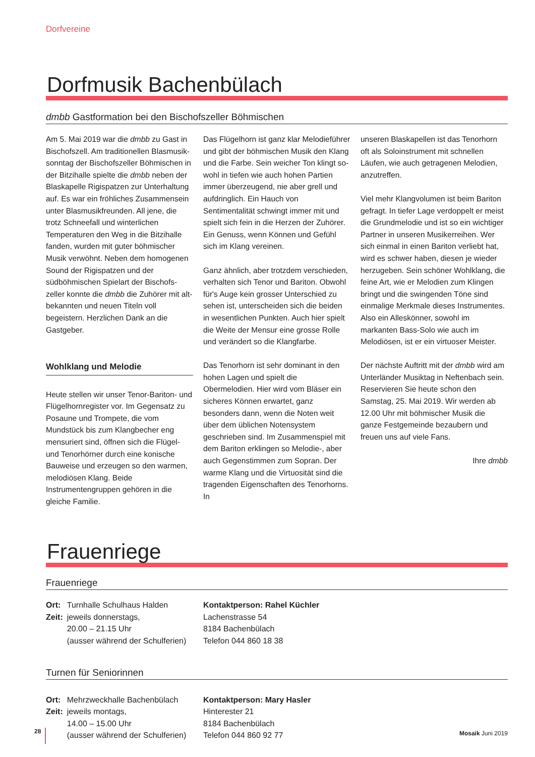Dorfvereine
Dorfmusik Bachenbülach
dmbb Gastformation bei den Bischofszeller Böhmischen
Am 5. Mai 2019 war die dmbb zu Gast in Bischofszell. Am traditionellen Blasmusik­sonntag der Bischofszeller Böhmischen in der Bitzihalle spielte die dmbb neben der Blaskapelle Rigispatzen zur Unterhaltung auf. Es war ein fröhliches Zusammensein unter Blasmusikfreunden. All jene, die trotz Schneefall und winterlichen Temperaturen den Weg in die Bitzihalle fanden, wurden mit guter böhmischer Musik verwöhnt. Neben dem homogenen Sound der Rigispatzen und der südböhmischen Spielart der Bischofs­zeller konnte die dmbb die Zuhörer mit alt­bekannten und neuen Titeln voll begeistern. Herzlichen Dank an die Gastgeber.
Wohlklang und Melodie
Heute stellen wir unser Tenor-Bariton- und Flügelhornregister vor. Im Gegensatz zu Posaune und Trompete, die vom Mundstück bis zum Klangbecher eng mensuriert sind, öffnen sich die Flügel- und Tenorhörner durch eine konische Bauweise und erzeugen so den warmen, melodiösen Klang. Beide Instrumentengruppen gehören in die gleiche Familie.
Das Flügelhorn ist ganz klar Melodieführer und gibt der böhmischen Musik den Klang und die Farbe. Sein weicher Ton klingt so­wohl in tiefen wie auch hohen Partien immer überzeugend, nie aber grell und aufdringlich. Ein Hauch von Sentimentalität schwingt immer mit und spielt sich fein in die Herzen der Zuhörer. Ein Genuss, wenn Können und Gefühl sich im Klang vereinen.
Ganz ähnlich, aber trotzdem verschieden, verhalten sich Tenor und Bariton. Obwohl für's Auge kein grosser Unterschied zu sehen ist, unterscheiden sich die beiden in wesent­lichen Punkten. Auch hier spielt die Weite der Mensur eine grosse Rolle und verändert so die Klangfarbe.
Das Tenorhorn ist sehr dominant in den hohen Lagen und spielt die Obermelodien. Hier wird vom Bläser ein sicheres Können erwartet, ganz besonders dann, wenn die Noten weit über dem üblichen Notensystem geschrieben sind. Im Zusammenspiel mit dem Bariton erklingen so Melodie-, aber auch Gegenstimmen zum Sopran. Der warme Klang und die Virtuosität sind die tragenden Eigenschaften des Tenorhorns. In
unseren Blaskapellen ist das Tenorhorn oft als Soloinstrument mit schnellen Läufen, wie auch getragenen Melodien, anzutreffen.
Viel mehr Klangvolumen ist beim Bariton ge­fragt. In tiefer Lage verdoppelt er meist die Grundmelodie und ist so ein wichtiger Part­ner in unseren Musikerreihen. Wer sich ein­mal in einen Bariton verliebt hat, wird es schwer haben, diesen je wieder herzugeben. Sein schöner Wohlklang, die feine Art, wie er Melodien zum Klingen bringt und die swingenden Töne sind einmalige Merkmale dieses Instrumentes. Also ein Alleskönner, sowohl im markanten Bass-Solo wie auch im Melodiösen, ist er ein virtuoser Meister.
Der nächste Auftritt mit der dmbb wird am Unterländer Musiktag in Neftenbach sein. Reservieren Sie heute schon den Samstag, 25. Mai 2019. Wir werden ab 12.00 Uhr mit böhmischer Musik die ganze Festgemeinde bezaubern und freuen uns auf viele Fans.
Ihre dmbb
Frauenriege
Frauenriege
| Ort: | Turnhalle Schulhaus Halden |
| Zeit: | jeweils donnerstags, 20.00 – 21.15 Uhr (ausser während der Schulferien) |
Kontaktperson: Rahel Küchler
Lachenstrasse 54
8184 Bachenbülach
Telefon 044 860 18 38
Turnen für Seniorinnen
| Ort: | Mehrzweckhalle Bachenbülach |
| Zeit: | jeweils montags, 14.00 – 15.00 Uhr (ausser während der Schulferien) |
Kontaktperson: Mary Hasler
Hinterester 21
8184 Bachenbülach
Telefon 044 860 92 77
28
Mosaik Juni 2019